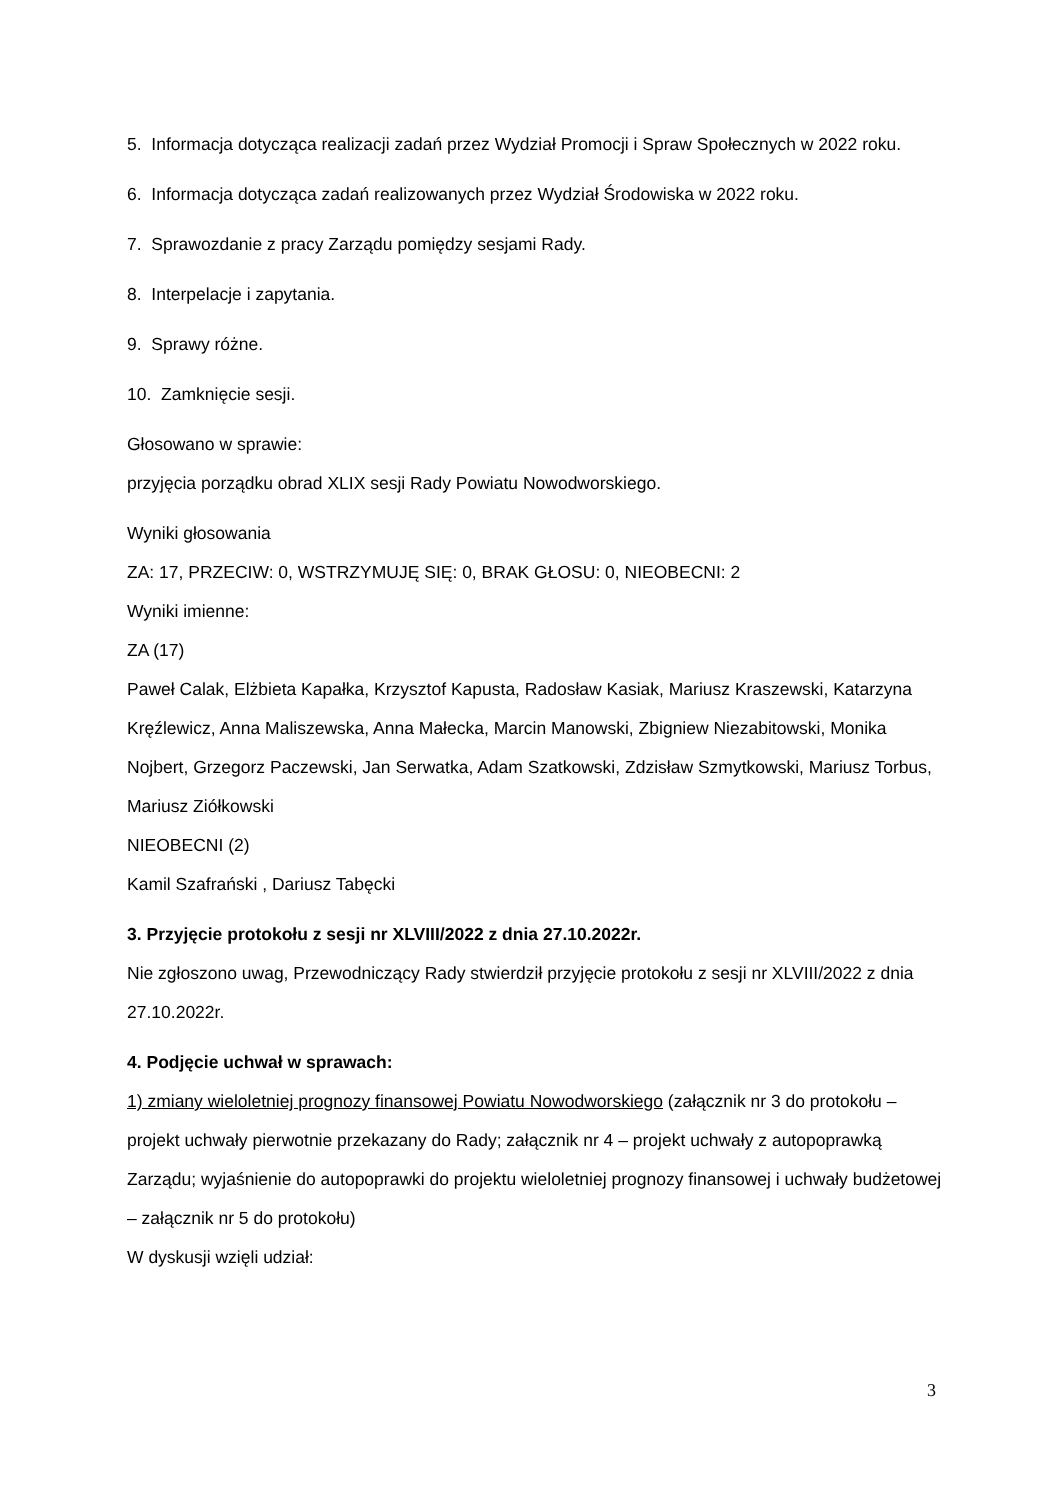5. Informacja dotycząca realizacji zadań przez Wydział Promocji i Spraw Społecznych w 2022 roku.
6. Informacja dotycząca zadań realizowanych przez Wydział Środowiska w 2022 roku.
7. Sprawozdanie z pracy Zarządu pomiędzy sesjami Rady.
8. Interpelacje i zapytania.
9. Sprawy różne.
10. Zamknięcie sesji.
Głosowano w sprawie:
przyjęcia porządku obrad XLIX sesji Rady Powiatu Nowodworskiego.
Wyniki głosowania
ZA: 17, PRZECIW: 0, WSTRZYMUJĘ SIĘ: 0, BRAK GŁOSU: 0, NIEOBECNI: 2
Wyniki imienne:
ZA (17)
Paweł Calak, Elżbieta Kapałka, Krzysztof Kapusta, Radosław Kasiak, Mariusz Kraszewski, Katarzyna Kręźlewicz, Anna Maliszewska, Anna Małecka, Marcin Manowski, Zbigniew Niezabitowski, Monika Nojbert, Grzegorz Paczewski, Jan Serwatka, Adam Szatkowski, Zdzisław Szmytkowski, Mariusz Torbus, Mariusz Ziółkowski
NIEOBECNI (2)
Kamil Szafrański , Dariusz Tabęcki
3. Przyjęcie protokołu z sesji nr XLVIII/2022 z dnia 27.10.2022r.
Nie zgłoszono uwag, Przewodniczący Rady stwierdził przyjęcie protokołu z sesji nr XLVIII/2022 z dnia 27.10.2022r.
4. Podjęcie uchwał w sprawach:
1) zmiany wieloletniej prognozy finansowej Powiatu Nowodworskiego (załącznik nr 3 do protokołu – projekt uchwały pierwotnie przekazany do Rady; załącznik nr 4 – projekt uchwały z autopoprawką Zarządu; wyjaśnienie do autopoprawki do projektu wieloletniej prognozy finansowej i uchwały budżetowej – załącznik nr 5 do protokołu)
W dyskusji wzięli udział:
3